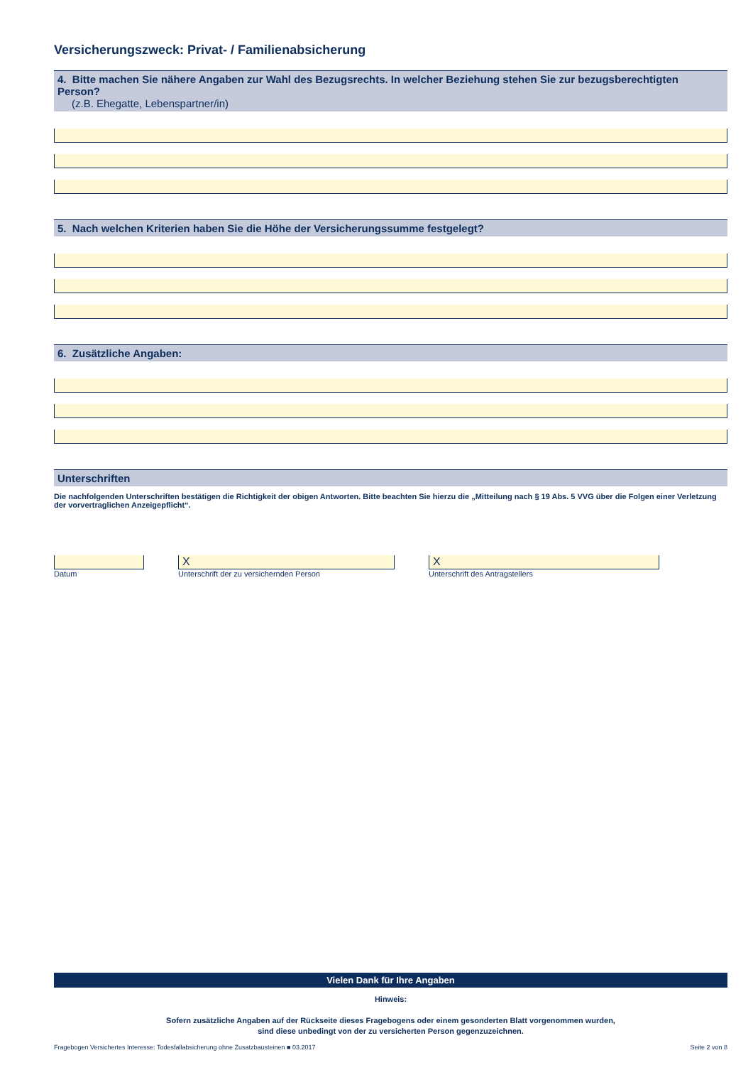Versicherungszweck: Privat- / Familienabsicherung
4. Bitte machen Sie nähere Angaben zur Wahl des Bezugsrechts. In welcher Beziehung stehen Sie zur bezugsberechtigten Person?
(z.B. Ehegatte, Lebenspartner/in)
5. Nach welchen Kriterien haben Sie die Höhe der Versicherungssumme festgelegt?
6. Zusätzliche Angaben:
Unterschriften
Die nachfolgenden Unterschriften bestätigen die Richtigkeit der obigen Antworten. Bitte beachten Sie hierzu die „Mitteilung nach § 19 Abs. 5 VVG über die Folgen einer Verletzung der vorvertraglichen Anzeigepflicht“.
Datum
X
Unterschrift der zu versichernden Person
X
Unterschrift des Antragstellers
Vielen Dank für Ihre Angaben
Hinweis:
Sofern zusätzliche Angaben auf der Rückseite dieses Fragebogens oder einem gesonderten Blatt vorgenommen wurden,
sind diese unbedingt von der zu versicherten Person gegenzuzeichnen.
Fragebogen Versichertes Interesse: Todesfallabsicherung ohne Zusatzbausteinen ■ 03.2017 Seite 2 von 8